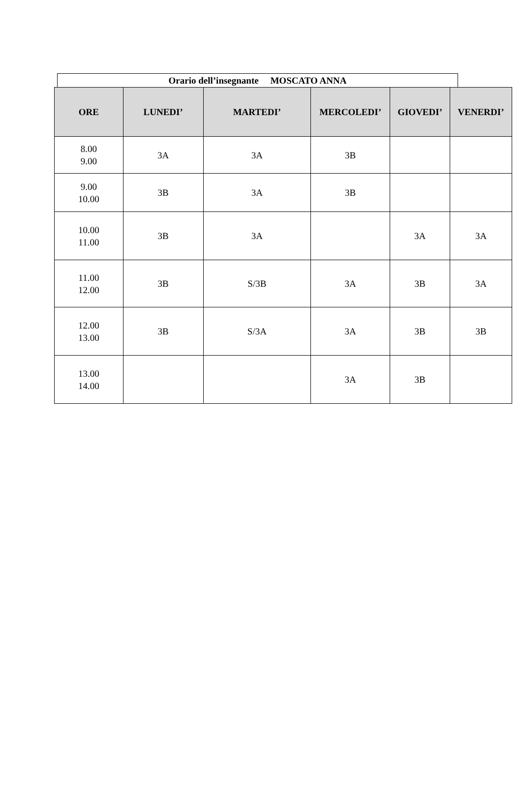Orario dell’insegnante MOSCATO ANNA
| ORE | LUNEDI’ | MARTEDI’ | MERCOLEDI’ | GIOVEDI’ | VENERDI’ |
| --- | --- | --- | --- | --- | --- |
| 8.00 9.00 | 3A | 3A | 3B | | |
| 9.00 10.00 | 3B | 3A | 3B | | |
| 10.00 11.00 | 3B | 3A | | 3A | 3A |
| 11.00 12.00 | 3B | S/3B | 3A | 3B | 3A |
| 12.00 13.00 | 3B | S/3A | 3A | 3B | 3B |
| 13.00 14.00 | | | 3A | 3B | |